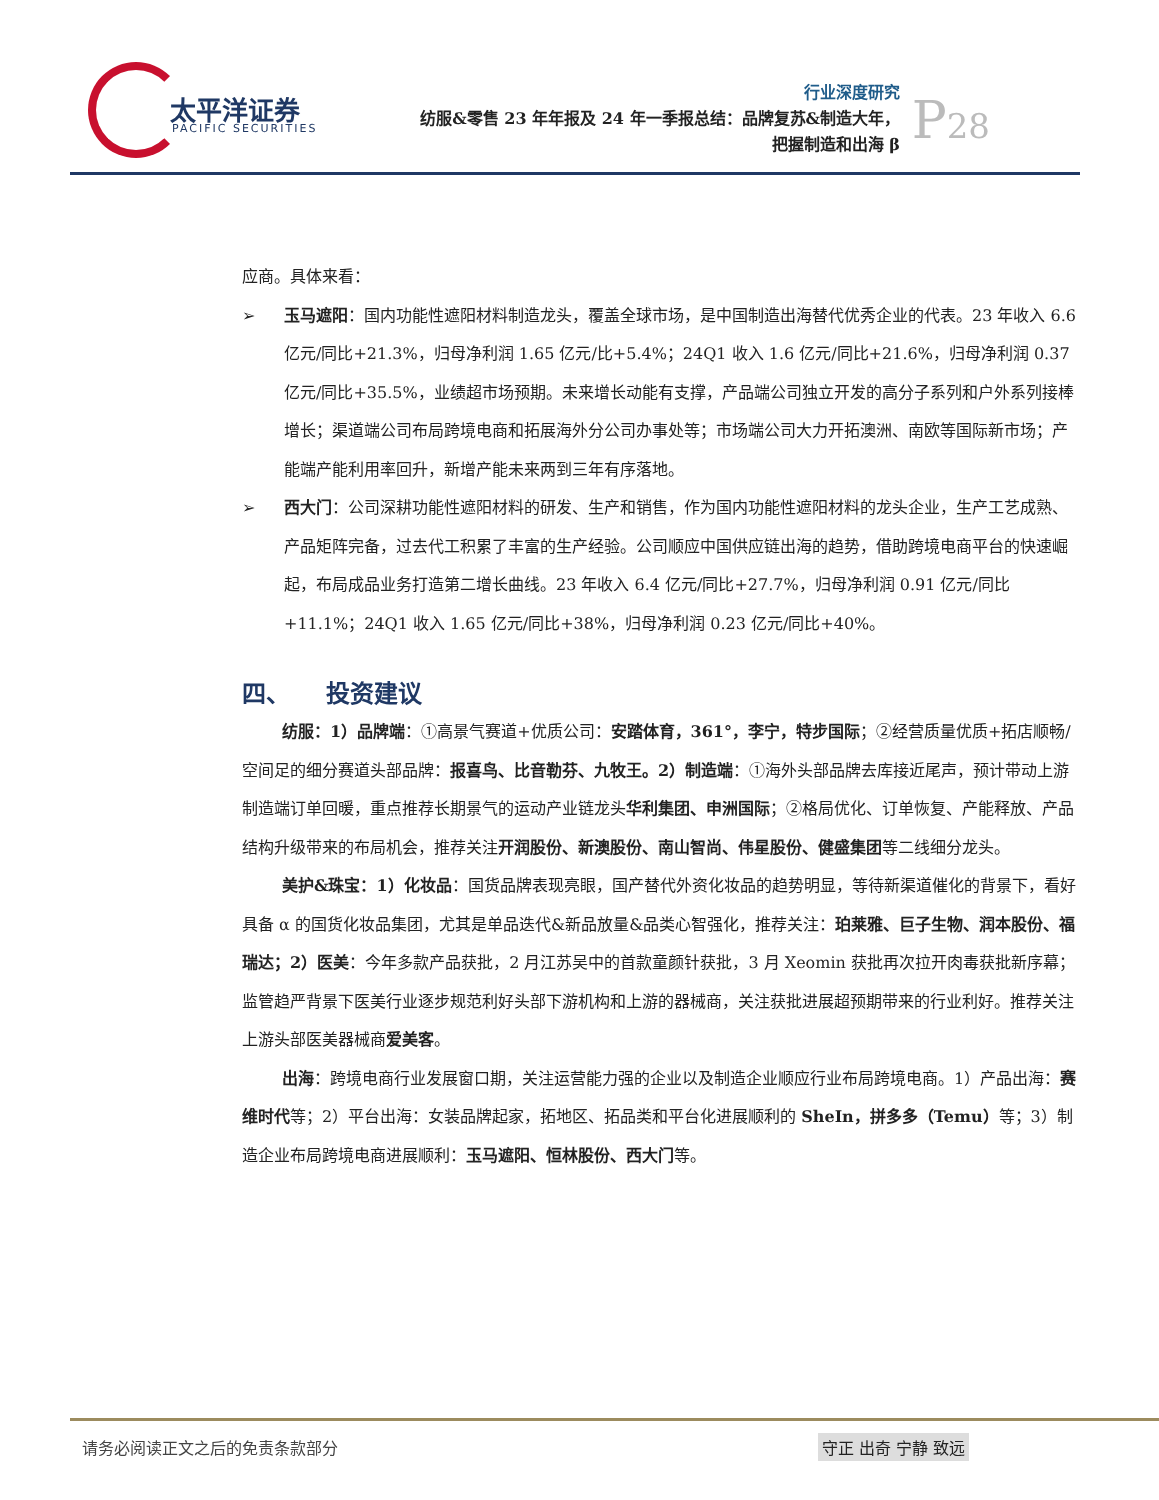太平洋证券
PACIFIC SECURITIES
行业深度研究
纺服&零售 23 年年报及 24 年一季报总结：品牌复苏&制造大年，
把握制造和出海 β
P28
应商。具体来看：
➢ 玉马遮阳：国内功能性遮阳材料制造龙头，覆盖全球市场，是中国制造出海替代优秀企业的代表。23 年收入 6.6 亿元/同比+21.3%，归母净利润 1.65 亿元/比+5.4%；24Q1 收入 1.6 亿元/同比+21.6%，归母净利润 0.37 亿元/同比+35.5%，业绩超市场预期。未来增长动能有支撑，产品端公司独立开发的高分子系列和户外系列接棒增长；渠道端公司布局跨境电商和拓展海外分公司办事处等；市场端公司大力开拓澳洲、南欧等国际新市场；产能端产能利用率回升，新增产能未来两到三年有序落地。
➢ 西大门：公司深耕功能性遮阳材料的研发、生产和销售，作为国内功能性遮阳材料的龙头企业，生产工艺成熟、产品矩阵完备，过去代工积累了丰富的生产经验。公司顺应中国供应链出海的趋势，借助跨境电商平台的快速崛起，布局成品业务打造第二增长曲线。23 年收入 6.4 亿元/同比+27.7%，归母净利润 0.91 亿元/同比+11.1%；24Q1 收入 1.65 亿元/同比+38%，归母净利润 0.23 亿元/同比+40%。
四、　　投资建议
纺服：1）品牌端：①高景气赛道+优质公司：安踏体育，361°，李宁，特步国际；②经营质量优质+拓店顺畅/空间足的细分赛道头部品牌：报喜鸟、比音勒芬、九牧王。2）制造端：①海外头部品牌去库接近尾声，预计带动上游制造端订单回暖，重点推荐长期景气的运动产业链龙头华利集团、申洲国际；②格局优化、订单恢复、产能释放、产品结构升级带来的布局机会，推荐关注开润股份、新澳股份、南山智尚、伟星股份、健盛集团等二线细分龙头。
美护&珠宝：1）化妆品：国货品牌表现亮眼，国产替代外资化妆品的趋势明显，等待新渠道催化的背景下，看好具备 α 的国货化妆品集团，尤其是单品迭代&新品放量&品类心智强化，推荐关注：珀莱雅、巨子生物、润本股份、福瑞达；2）医美：今年多款产品获批，2 月江苏吴中的首款童颜针获批，3 月 Xeomin 获批再次拉开肉毒获批新序幕；监管趋严背景下医美行业逐步规范利好头部下游机构和上游的器械商，关注获批进展超预期带来的行业利好。推荐关注上游头部医美器械商爱美客。
出海：跨境电商行业发展窗口期，关注运营能力强的企业以及制造企业顺应行业布局跨境电商。1）产品出海：赛维时代等；2）平台出海：女装品牌起家，拓地区、拓品类和平台化进展顺利的 SheIn，拼多多（Temu）等；3）制造企业布局跨境电商进展顺利：玉马遮阳、恒林股份、西大门等。
请务必阅读正文之后的免责条款部分 守正 出奇 宁静 致远